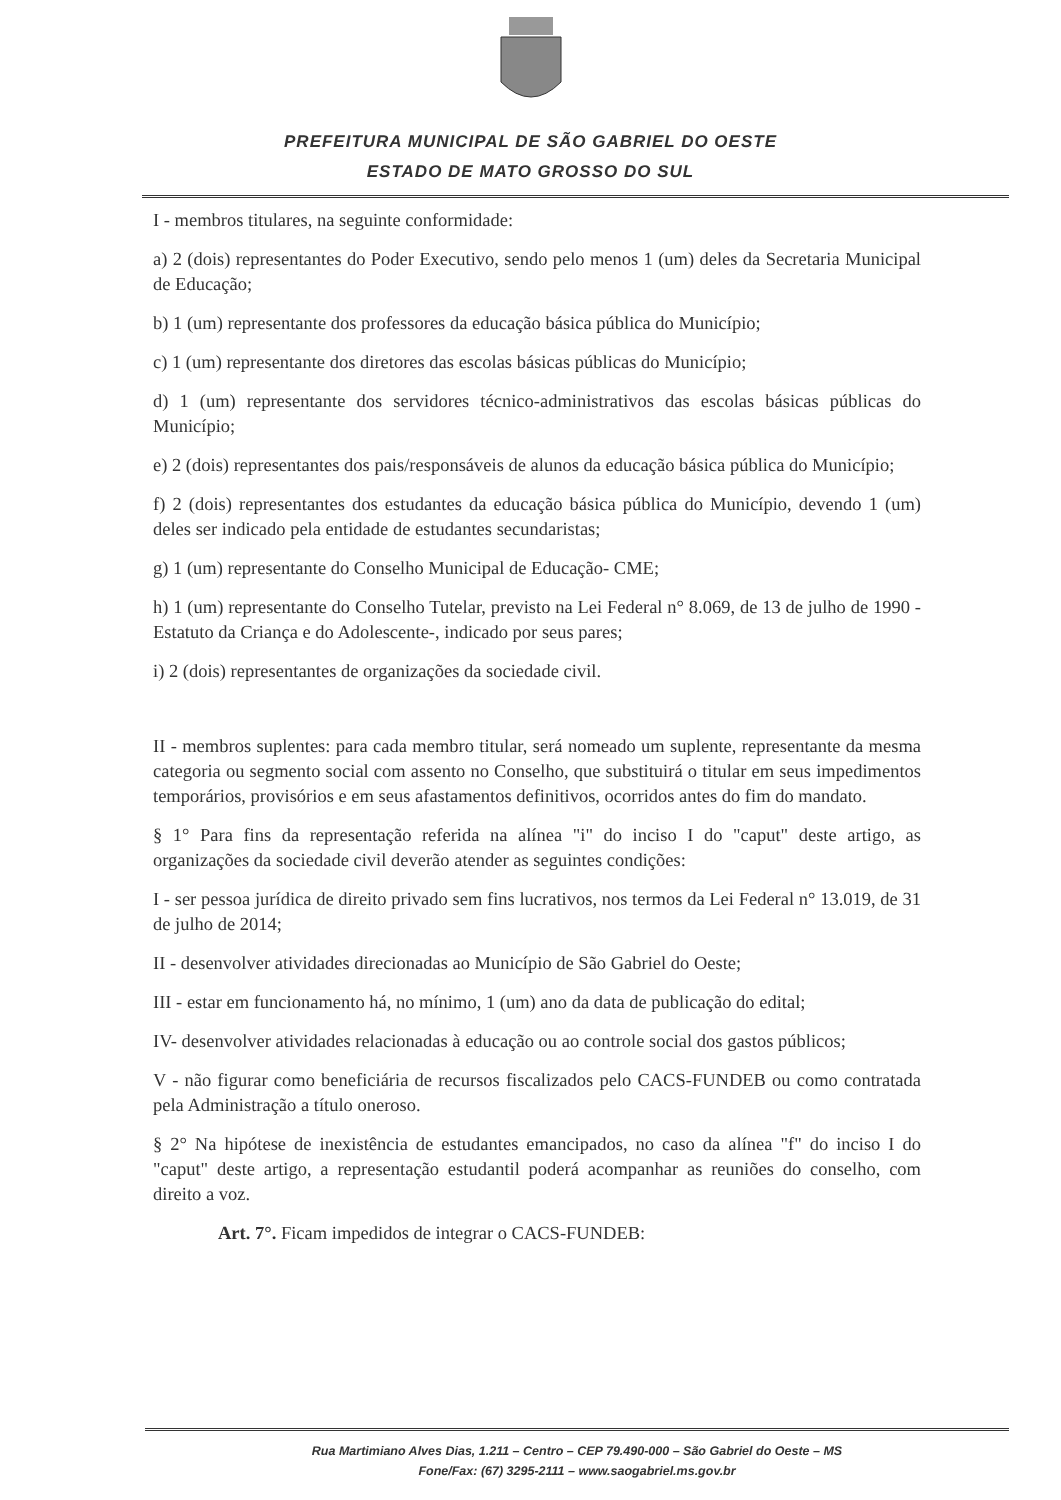PREFEITURA MUNICIPAL DE SÃO GABRIEL DO OESTE
ESTADO DE MATO GROSSO DO SUL
I - membros titulares, na seguinte conformidade:
a) 2 (dois) representantes do Poder Executivo, sendo pelo menos 1 (um) deles da Secretaria Municipal de Educação;
b) 1 (um) representante dos professores da educação básica pública do Município;
c) 1 (um) representante dos diretores das escolas básicas públicas do Município;
d) 1 (um) representante dos servidores técnico-administrativos das escolas básicas públicas do Município;
e) 2 (dois) representantes dos pais/responsáveis de alunos da educação básica pública do Município;
f) 2 (dois) representantes dos estudantes da educação básica pública do Município, devendo 1 (um) deles ser indicado pela entidade de estudantes secundaristas;
g) 1 (um) representante do Conselho Municipal de Educação- CME;
h) 1 (um) representante do Conselho Tutelar, previsto na Lei Federal n° 8.069, de 13 de julho de 1990 - Estatuto da Criança e do Adolescente-, indicado por seus pares;
i) 2 (dois) representantes de organizações da sociedade civil.
II - membros suplentes: para cada membro titular, será nomeado um suplente, representante da mesma categoria ou segmento social com assento no Conselho, que substituirá o titular em seus impedimentos temporários, provisórios e em seus afastamentos definitivos, ocorridos antes do fim do mandato.
§ 1° Para fins da representação referida na alínea "i" do inciso I do "caput" deste artigo, as organizações da sociedade civil deverão atender as seguintes condições:
I - ser pessoa jurídica de direito privado sem fins lucrativos, nos termos da Lei Federal n° 13.019, de 31 de julho de 2014;
II - desenvolver atividades direcionadas ao Município de São Gabriel do Oeste;
III - estar em funcionamento há, no mínimo, 1 (um) ano da data de publicação do edital;
IV- desenvolver atividades relacionadas à educação ou ao controle social dos gastos públicos;
V - não figurar como beneficiária de recursos fiscalizados pelo CACS-FUNDEB ou como contratada pela Administração a título oneroso.
§ 2° Na hipótese de inexistência de estudantes emancipados, no caso da alínea "f" do inciso I do "caput" deste artigo, a representação estudantil poderá acompanhar as reuniões do conselho, com direito a voz.
Art. 7°. Ficam impedidos de integrar o CACS-FUNDEB:
Rua Martimiano Alves Dias, 1.211 – Centro – CEP 79.490-000 – São Gabriel do Oeste – MS
Fone/Fax: (67) 3295-2111 – www.saogabriel.ms.gov.br